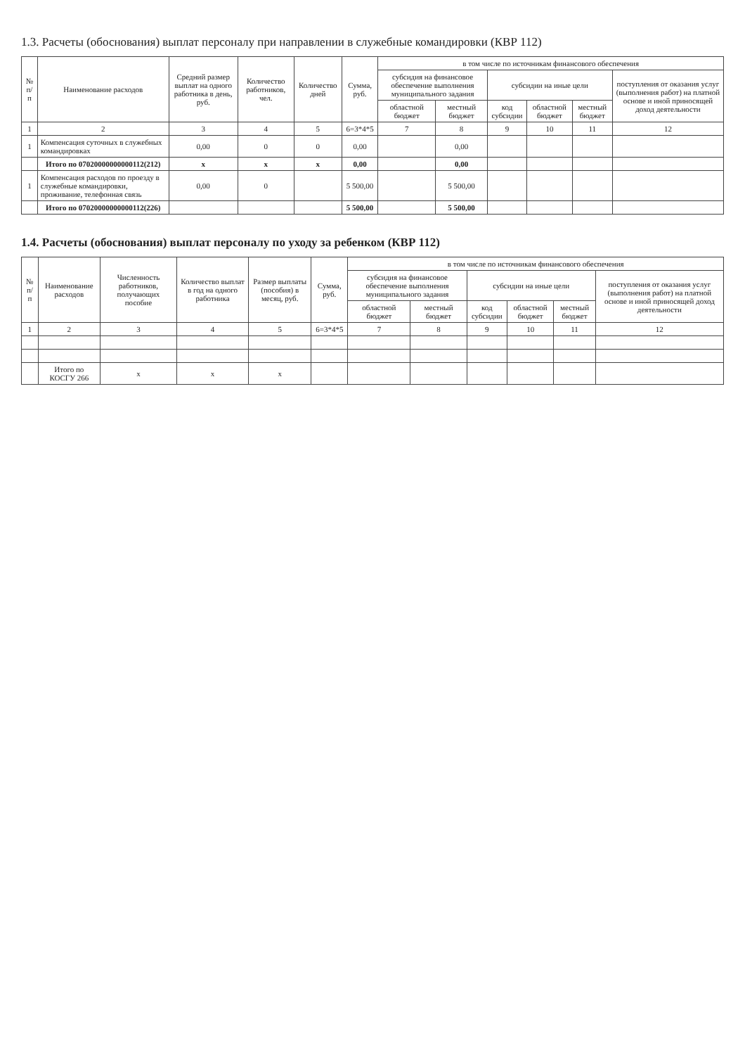1.3. Расчеты (обоснования) выплат персоналу при направлении в служебные командировки (КВР 112)
| № п/п | Наименование расходов | Средний размер выплат на одного работника в день, руб. | Количество работников, чел. | Количество дней | Сумма, руб. | в том числе по источникам финансового обеспечения | | | | | |
| --- | --- | --- | --- | --- | --- | --- | --- | --- | --- | --- | --- |
| | | | | | | субсидия на финансовое обеспечение выполнения муниципального задания | | субсидии на иные цели | | | поступления от оказания услуг (выполнения работ) на платной основе и иной приносящей доход деятельности |
| | | | | | | областной бюджет | местный бюджет | код субсидии | областной бюджет | местный бюджет | |
| 1 | 2 | 3 | 4 | 5 | 6=3*4*5 | 7 | 8 | 9 | 10 | 11 | 12 |
| 1 | Компенсация суточных в служебных командировках | 0,00 | 0 | 0 | 0,00 | | 0,00 | | | | |
| | Итого по 07020000000000112(212) | x | x | x | 0,00 | | 0,00 | | | | |
| 1 | Компенсация расходов по проезду в служебные командировки, проживание, телефонная связь | 0,00 | 0 | | 5 500,00 | | 5 500,00 | | | | |
| | Итого по 07020000000000112(226) | | | | 5 500,00 | | 5 500,00 | | | | |
1.4. Расчеты (обоснования) выплат персоналу по уходу за ребенком (КВР 112)
| № п/п | Наименование расходов | Численность работников, получающих пособие | Количество выплат в год на одного работника | Размер выплаты (пособия) в месяц, руб. | Сумма, руб. | в том числе по источникам финансового обеспечения | | | | | |
| --- | --- | --- | --- | --- | --- | --- | --- | --- | --- | --- | --- |
| | | | | | | субсидия на финансовое обеспечение выполнения муниципального задания | | субсидии на иные цели | | | поступления от оказания услуг (выполнения работ) на платной основе и иной приносящей доход деятельности |
| | | | | | | областной бюджет | местный бюджет | код субсидии | областной бюджет | местный бюджет | |
| 1 | 2 | 3 | 4 | 5 | 6=3*4*5 | 7 | 8 | 9 | 10 | 11 | 12 |
| | Итого по КОСГУ 266 | x | x | x | | | | | | | |